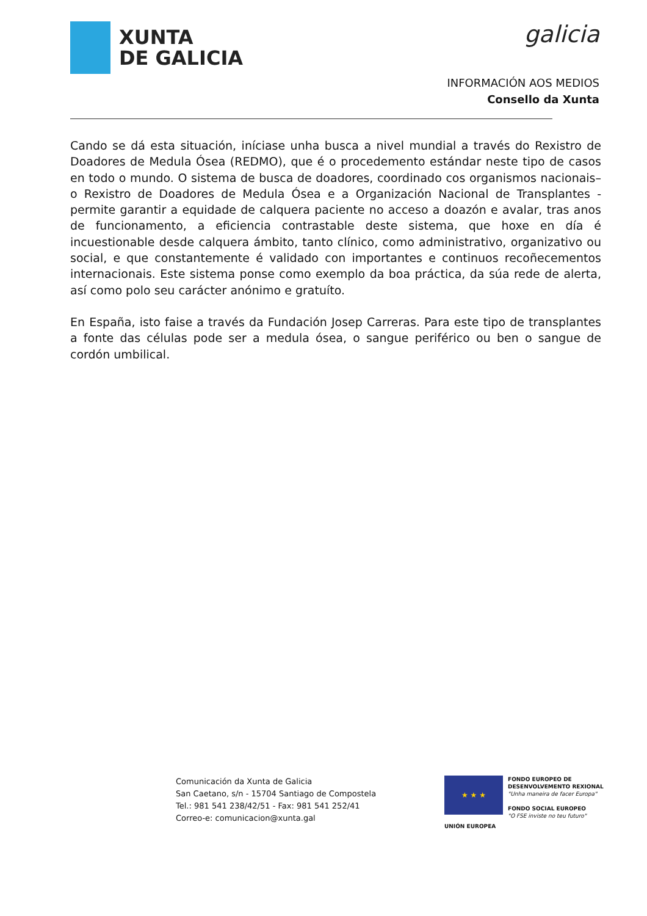XUNTA
DE GALICIA
galicia
INFORMACIÓN AOS MEDIOS
Consello da Xunta
Cando se dá esta situación, iníciase unha busca a nivel mundial a través do Rexistro de Doadores de Medula Ósea (REDMO), que é o procedemento estándar neste tipo de casos en todo o mundo. O sistema de busca de doadores, coordinado cos organismos nacionais– o Rexistro de Doadores de Medula Ósea e a Organización Nacional de Transplantes - permite garantir a equidade de calquera paciente no acceso a doazón e avalar, tras anos de funcionamento, a eficiencia contrastable deste sistema, que hoxe en día é incuestionable desde calquera ámbito, tanto clínico, como administrativo, organizativo ou social, e que constantemente é validado con importantes e continuos recoñecementos internacionais. Este sistema ponse como exemplo da boa práctica, da súa rede de alerta, así como polo seu carácter anónimo e gratuíto.
En España, isto faise a través da Fundación Josep Carreras. Para este tipo de transplantes a fonte das células pode ser a medula ósea, o sangue periférico ou ben o sangue de cordón umbilical.
Comunicación da Xunta de Galicia
San Caetano, s/n - 15704 Santiago de Compostela
Tel.: 981 541 238/42/51 - Fax: 981 541 252/41
Correo-e: comunicacion@xunta.gal
★ ★ ★
FONDO EUROPEO DE
DESENVOLVEMENTO REXIONAL
"Unha maneira de facer Europa"
FONDO SOCIAL EUROPEO
"O FSE inviste no teu futuro"
UNIÓN EUROPEA